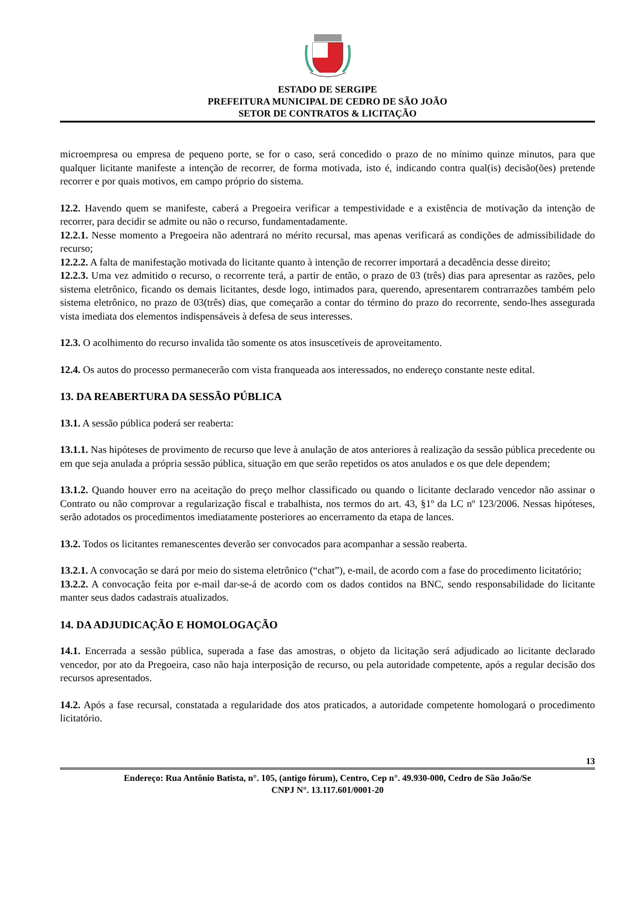ESTADO DE SERGIPE
PREFEITURA MUNICIPAL DE CEDRO DE SÃO JOÃO
SETOR DE CONTRATOS & LICITAÇÃO
microempresa ou empresa de pequeno porte, se for o caso, será concedido o prazo de no mínimo quinze minutos, para que qualquer licitante manifeste a intenção de recorrer, de forma motivada, isto é, indicando contra qual(is) decisão(ões) pretende recorrer e por quais motivos, em campo próprio do sistema.
12.2. Havendo quem se manifeste, caberá a Pregoeira verificar a tempestividade e a existência de motivação da intenção de recorrer, para decidir se admite ou não o recurso, fundamentadamente.
12.2.1. Nesse momento a Pregoeira não adentrará no mérito recursal, mas apenas verificará as condições de admissibilidade do recurso;
12.2.2. A falta de manifestação motivada do licitante quanto à intenção de recorrer importará a decadência desse direito;
12.2.3. Uma vez admitido o recurso, o recorrente terá, a partir de então, o prazo de 03 (três) dias para apresentar as razões, pelo sistema eletrônico, ficando os demais licitantes, desde logo, intimados para, querendo, apresentarem contrarrazões também pelo sistema eletrônico, no prazo de 03(três) dias, que começarão a contar do término do prazo do recorrente, sendo-lhes assegurada vista imediata dos elementos indispensáveis à defesa de seus interesses.
12.3. O acolhimento do recurso invalida tão somente os atos insuscetíveis de aproveitamento.
12.4. Os autos do processo permanecerão com vista franqueada aos interessados, no endereço constante neste edital.
13. DA REABERTURA DA SESSÃO PÚBLICA
13.1. A sessão pública poderá ser reaberta:
13.1.1. Nas hipóteses de provimento de recurso que leve à anulação de atos anteriores à realização da sessão pública precedente ou em que seja anulada a própria sessão pública, situação em que serão repetidos os atos anulados e os que dele dependem;
13.1.2. Quando houver erro na aceitação do preço melhor classificado ou quando o licitante declarado vencedor não assinar o Contrato ou não comprovar a regularização fiscal e trabalhista, nos termos do art. 43, §1º da LC nº 123/2006. Nessas hipóteses, serão adotados os procedimentos imediatamente posteriores ao encerramento da etapa de lances.
13.2. Todos os licitantes remanescentes deverão ser convocados para acompanhar a sessão reaberta.
13.2.1. A convocação se dará por meio do sistema eletrônico (“chat”), e-mail, de acordo com a fase do procedimento licitatório;
13.2.2. A convocação feita por e-mail dar-se-á de acordo com os dados contidos na BNC, sendo responsabilidade do licitante manter seus dados cadastrais atualizados.
14. DA ADJUDICAÇÃO E HOMOLOGAÇÃO
14.1. Encerrada a sessão pública, superada a fase das amostras, o objeto da licitação será adjudicado ao licitante declarado vencedor, por ato da Pregoeira, caso não haja interposição de recurso, ou pela autoridade competente, após a regular decisão dos recursos apresentados.
14.2. Após a fase recursal, constatada a regularidade dos atos praticados, a autoridade competente homologará o procedimento licitatório.
13
Endereço: Rua Antônio Batista, n°. 105, (antigo fórum), Centro, Cep n°. 49.930-000, Cedro de São João/Se
CNPJ N°. 13.117.601/0001-20